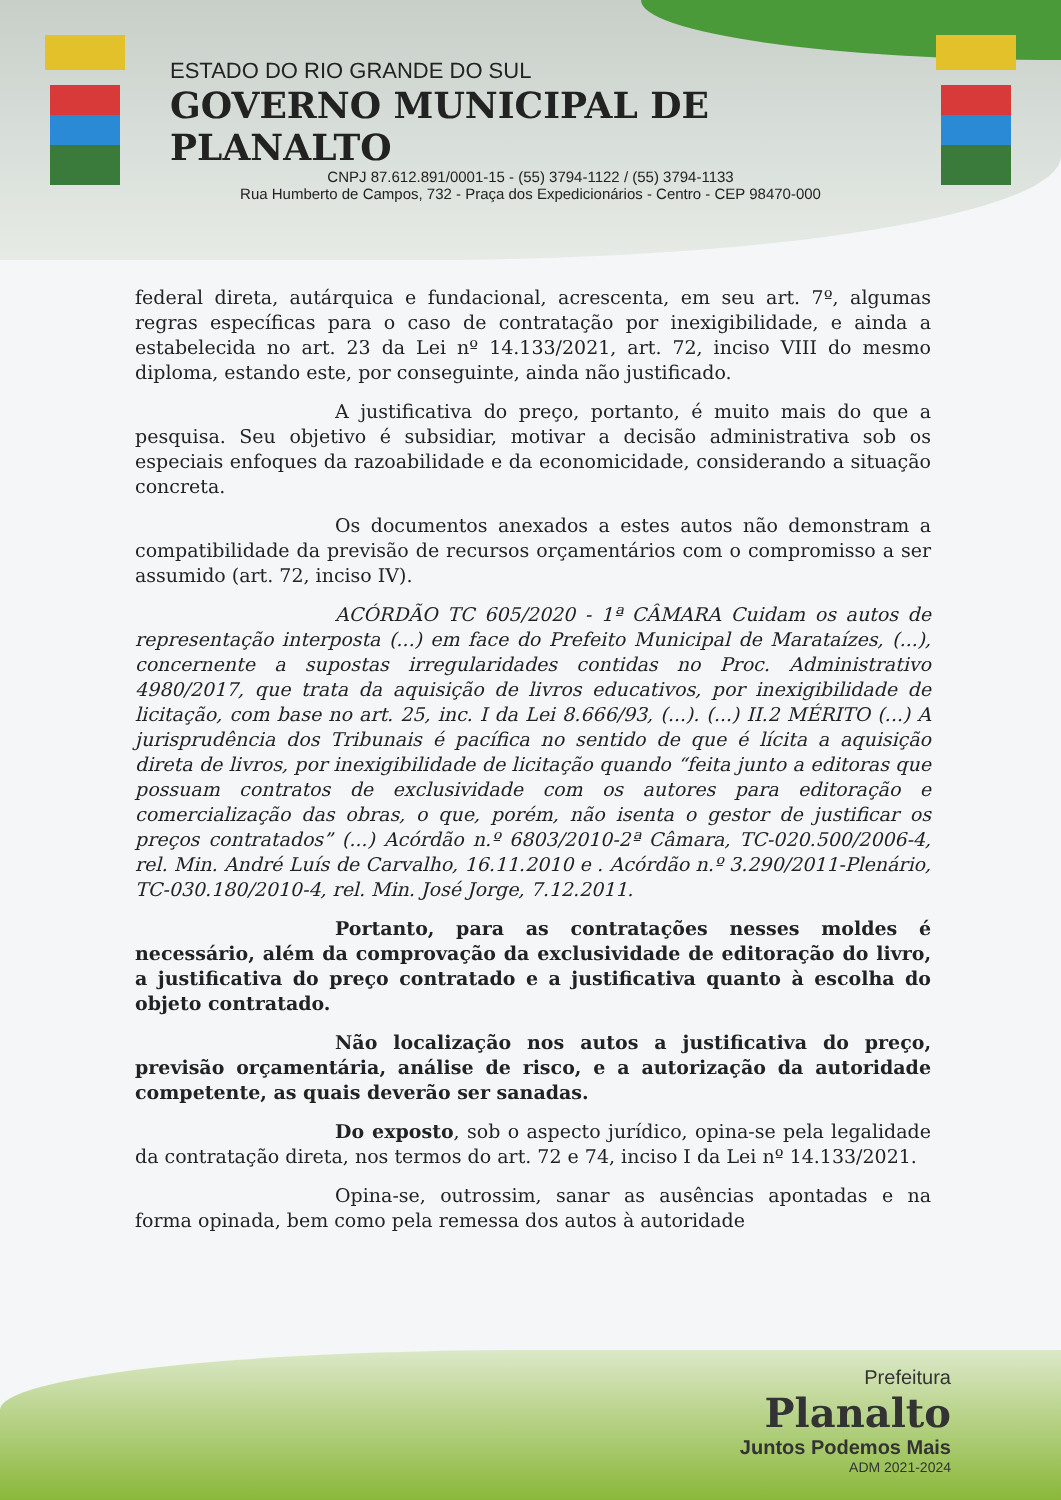ESTADO DO RIO GRANDE DO SUL
GOVERNO MUNICIPAL DE PLANALTO
CNPJ 87.612.891/0001-15 - (55) 3794-1122 / (55) 3794-1133
Rua Humberto de Campos, 732 - Praça dos Expedicionários - Centro - CEP 98470-000
federal direta, autárquica e fundacional, acrescenta, em seu art. 7º, algumas regras específicas para o caso de contratação por inexigibilidade, e ainda a estabelecida no art. 23 da Lei nº 14.133/2021, art. 72, inciso VIII do mesmo diploma, estando este, por conseguinte, ainda não justificado.
A justificativa do preço, portanto, é muito mais do que a pesquisa. Seu objetivo é subsidiar, motivar a decisão administrativa sob os especiais enfoques da razoabilidade e da economicidade, considerando a situação concreta.
Os documentos anexados a estes autos não demonstram a compatibilidade da previsão de recursos orçamentários com o compromisso a ser assumido (art. 72, inciso IV).
ACÓRDÃO TC 605/2020 - 1ª CÂMARA Cuidam os autos de representação interposta (...) em face do Prefeito Municipal de Marataízes, (...), concernente a supostas irregularidades contidas no Proc. Administrativo 4980/2017, que trata da aquisição de livros educativos, por inexigibilidade de licitação, com base no art. 25, inc. I da Lei 8.666/93, (...). (...) II.2 MÉRITO (...) A jurisprudência dos Tribunais é pacífica no sentido de que é lícita a aquisição direta de livros, por inexigibilidade de licitação quando “feita junto a editoras que possuam contratos de exclusividade com os autores para editoração e comercialização das obras, o que, porém, não isenta o gestor de justificar os preços contratados” (...) Acórdão n.º 6803/2010-2ª Câmara, TC-020.500/2006-4, rel. Min. André Luís de Carvalho, 16.11.2010 e . Acórdão n.º 3.290/2011-Plenário, TC-030.180/2010-4, rel. Min. José Jorge, 7.12.2011.
Portanto, para as contratações nesses moldes é necessário, além da comprovação da exclusividade de editoração do livro, a justificativa do preço contratado e a justificativa quanto à escolha do objeto contratado.
Não localização nos autos a justificativa do preço, previsão orçamentária, análise de risco, e a autorização da autoridade competente, as quais deverão ser sanadas.
Do exposto, sob o aspecto jurídico, opina-se pela legalidade da contratação direta, nos termos do art. 72 e 74, inciso I da Lei nº 14.133/2021.
Opina-se, outrossim, sanar as ausências apontadas e na forma opinada, bem como pela remessa dos autos à autoridade
Prefeitura
Planalto
Juntos Podemos Mais
ADM 2021-2024